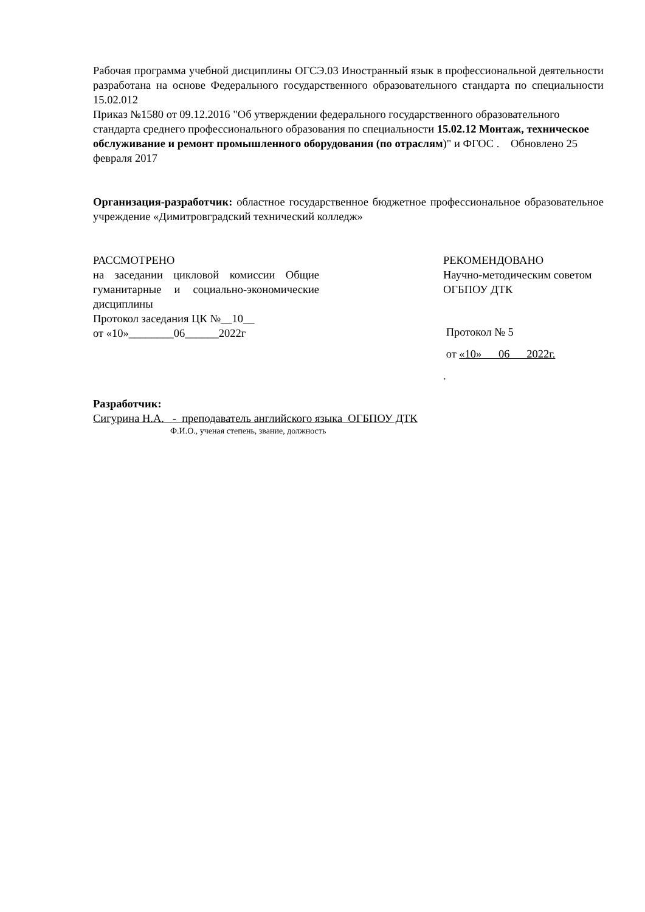Рабочая программа учебной дисциплины ОГСЭ.03 Иностранный язык в профессиональной деятельности разработана на основе Федерального государственного образовательного стандарта по специальности 15.02.012
Приказ №1580 от 09.12.2016 "Об утверждении федерального государственного образовательного стандарта среднего профессионального образования по специальности 15.02.12 Монтаж, техническое обслуживание и ремонт промышленного оборудования (по отраслям)" и ФГОС . Обновлено 25 февраля 2017
Организация-разработчик: областное государственное бюджетное профессиональное образовательное учреждение «Димитровградский технический колледж»
РАССМОТРЕНО
на заседании цикловой комиссии Общие гуманитарные и социально-экономические дисциплины
Протокол заседания ЦК №__10__
от «10»________06______2022г
РЕКОМЕНДОВАНО
Научно-методическим советом
ОГБПОУ ДТК
Протокол № 5
от «10» 06 2022г.
.
Разработчик:
Сигурина Н.А. - преподаватель английского языка ОГБПОУ ДТК
Ф.И.О., ученая степень, звание, должность